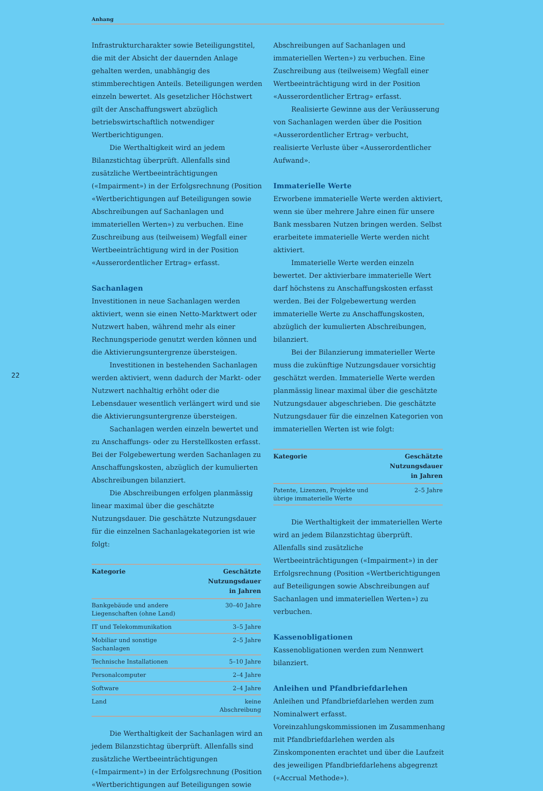Anhang
22
Infrastrukturcharakter sowie Beteiligungstitel, die mit der Absicht der dauernden Anlage gehalten werden, unabhängig des stimmberechtigen Anteils. Beteiligungen werden einzeln bewertet. Als gesetzlicher Höchstwert gilt der Anschaffungswert abzüglich betriebswirtschaftlich notwendiger Wertberichtigungen.
Die Werthaltigkeit wird an jedem Bilanzstichtag überprüft. Allenfalls sind zusätzliche Wertbeeinträchtigungen («Impairment») in der Erfolgsrechnung (Position «Wertberichtigungen auf Beteiligungen sowie Abschreibungen auf Sachanlagen und immateriellen Werten») zu verbuchen. Eine Zuschreibung aus (teilweisem) Wegfall einer Wertbeeinträchtigung wird in der Position «Ausserordentlicher Ertrag» erfasst.
Sachanlagen
Investitionen in neue Sachanlagen werden aktiviert, wenn sie einen Netto-Marktwert oder Nutzwert haben, während mehr als einer Rechnungsperiode genutzt werden können und die Aktivierungsuntergrenze übersteigen.
Investitionen in bestehenden Sachanlagen werden aktiviert, wenn dadurch der Markt- oder Nutzwert nachhaltig erhöht oder die Lebensdauer wesentlich verlängert wird und sie die Aktivierungsuntergrenze übersteigen.
Sachanlagen werden einzeln bewertet und zu Anschaffungs- oder zu Herstellkosten erfasst. Bei der Folgebewertung werden Sachanlagen zu Anschaffungskosten, abzüglich der kumulierten Abschreibungen bilanziert.
Die Abschreibungen erfolgen planmässig linear maximal über die geschätzte Nutzungsdauer. Die geschätzte Nutzungsdauer für die einzelnen Sachanlagekategorien ist wie folgt:
| Kategorie | Geschätzte Nutzungsdauer in Jahren |
| --- | --- |
| Bankgebäude und andere Liegenschaften (ohne Land) | 30–40 Jahre |
| IT und Telekommunikation | 3–5 Jahre |
| Mobiliar und sonstige Sachanlagen | 2–5 Jahre |
| Technische Installationen | 5–10 Jahre |
| Personalcomputer | 2–4 Jahre |
| Software | 2–4 Jahre |
| Land | keine Abschreibung |
Die Werthaltigkeit der Sachanlagen wird an jedem Bilanzstichtag überprüft. Allenfalls sind zusätzliche Wertbeeinträchtigungen («Impairment») in der Erfolgsrechnung (Position «Wertberichtigungen auf Beteiligungen sowie
Abschreibungen auf Sachanlagen und immateriellen Werten») zu verbuchen. Eine Zuschreibung aus (teilweisem) Wegfall einer Wertbeeinträchtigung wird in der Position «Ausserordentlicher Ertrag» erfasst.
Realisierte Gewinne aus der Veräusserung von Sachanlagen werden über die Position «Ausserordentlicher Ertrag» verbucht, realisierte Verluste über «Ausserordentlicher Aufwand».
Immaterielle Werte
Erworbene immaterielle Werte werden aktiviert, wenn sie über mehrere Jahre einen für unsere Bank messbaren Nutzen bringen werden. Selbst erarbeitete immaterielle Werte werden nicht aktiviert.
Immaterielle Werte werden einzeln bewertet. Der aktivierbare immaterielle Wert darf höchstens zu Anschaffungskosten erfasst werden. Bei der Folgebewertung werden immaterielle Werte zu Anschaffungskosten, abzüglich der kumulierten Abschreibungen, bilanziert.
Bei der Bilanzierung immaterieller Werte muss die zukünftige Nutzungsdauer vorsichtig geschätzt werden. Immaterielle Werte werden planmässig linear maximal über die geschätzte Nutzungsdauer abgeschrieben. Die geschätzte Nutzungsdauer für die einzelnen Kategorien von immateriellen Werten ist wie folgt:
| Kategorie | Geschätzte Nutzungsdauer in Jahren |
| --- | --- |
| Patente, Lizenzen, Projekte und übrige immaterielle Werte | 2–5 Jahre |
Die Werthaltigkeit der immateriellen Werte wird an jedem Bilanzstichtag überprüft. Allenfalls sind zusätzliche Wertbeeinträchtigungen («Impairment») in der Erfolgsrechnung (Position «Wertberichtigungen auf Beteiligungen sowie Abschreibungen auf Sachanlagen und immateriellen Werten») zu verbuchen.
Kassenobligationen
Kassenobligationen werden zum Nennwert bilanziert.
Anleihen und Pfandbriefdarlehen
Anleihen und Pfandbriefdarlehen werden zum Nominalwert erfasst. Voreinzahlungskommissionen im Zusammenhang mit Pfandbriefdarlehen werden als Zinskomponenten erachtet und über die Laufzeit des jeweiligen Pfandbriefdarlehens abgegrenzt («Accrual Methode»).